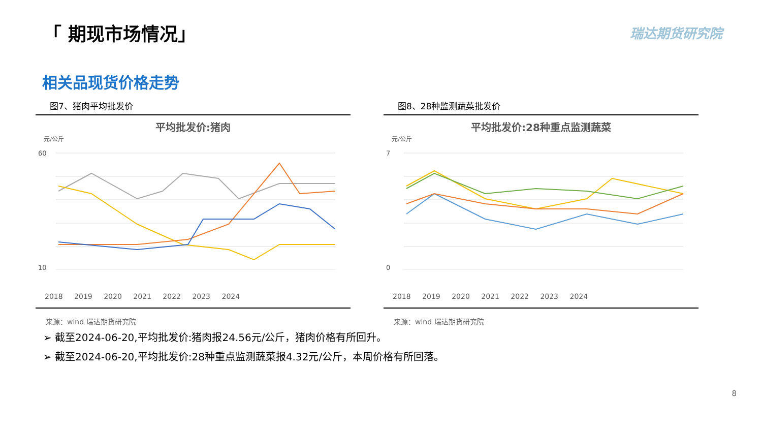「 期现市场情况」 瑞达期货研究院
相关品现货价格走势
图7、猪肉平均批发价
平均批发价:猪肉
元/公斤
60
10
2018 2019 2020 2021 2022 2023 2024
来源：wind 瑞达期货研究院
图8、28种监测蔬菜批发价
平均批发价:28种重点监测蔬菜
元/公斤
7
0
2018 2019 2020 2021 2022 2023 2024
来源：wind 瑞达期货研究院
➢ 截至2024-06-20,平均批发价:猪肉报24.56元/公斤，猪肉价格有所回升。
➢ 截至2024-06-20,平均批发价:28种重点监测蔬菜报4.32元/公斤，本周价格有所回落。
8